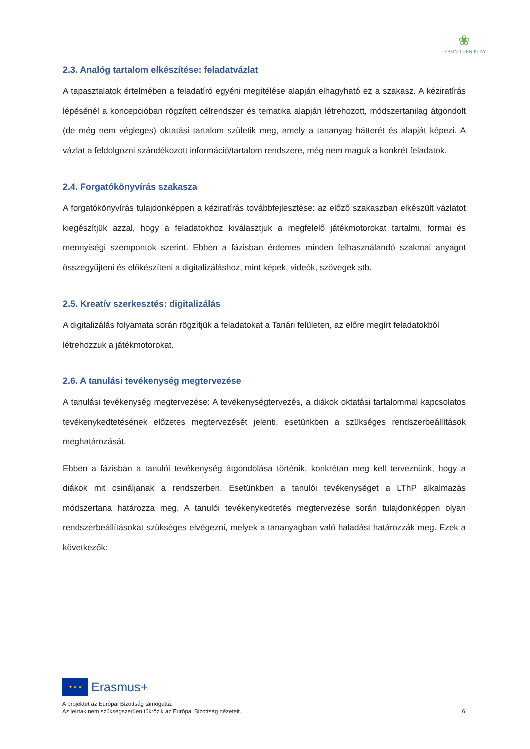❀
LEARN THEN PLAY
2.3. Analóg tartalom elkészítése: feladatvázlat
A tapasztalatok értelmében a feladatíró egyéni megítélése alapján elhagyható ez a szakasz. A kéziratírás lépésénél a koncepcióban rögzített célrendszer és tematika alapján létrehozott, módszertanilag átgondolt (de még nem végleges) oktatási tartalom születik meg, amely a tananyag hátterét és alapját képezi. A vázlat a feldolgozni szándékozott információ/tartalom rendszere, még nem maguk a konkrét feladatok.
2.4. Forgatókönyvírás szakasza
A forgatókönyvírás tulajdonképpen a kéziratírás továbbfejlesztése: az előző szakaszban elkészült vázlatot kiegészítjük azzal, hogy a feladatokhoz kiválasztjuk a megfelelő játékmotorokat tartalmi, formai és mennyiségi szempontok szerint. Ebben a fázisban érdemes minden felhasználandó szakmai anyagot összegyűjteni és előkészíteni a digitalizáláshoz, mint képek, videók, szövegek stb.
2.5. Kreatív szerkesztés: digitalizálás
A digitalizálás folyamata során rögzítjük a feladatokat a Tanári felületen, az előre megírt feladatokból létrehozzuk a játékmotorokat.
2.6. A tanulási tevékenység megtervezése
A tanulási tevékenység megtervezése: A tevékenységtervezés, a diákok oktatási tartalommal kapcsolatos tevékenykedtetésének előzetes megtervezését jelenti, esetünkben a szükséges rendszerbeállítások meghatározását.
Ebben a fázisban a tanulói tevékenység átgondolása történik, konkrétan meg kell terveznünk, hogy a diákok mit csináljanak a rendszerben. Esetünkben a tanulói tevékenységet a LThP alkalmazás módszertana határozza meg. A tanulói tevékenykedtetés megtervezése során tulajdonképpen olyan rendszerbeállításokat szükséges elvégezni, melyek a tananyagban való haladást határozzák meg. Ezek a következők:
★ ★ ★
Erasmus+
A projektet az Európai Bizottság támogatta.
Az leírtak nem szükségszerűen tükrözik az Európai Bizottság nézeteit. 6